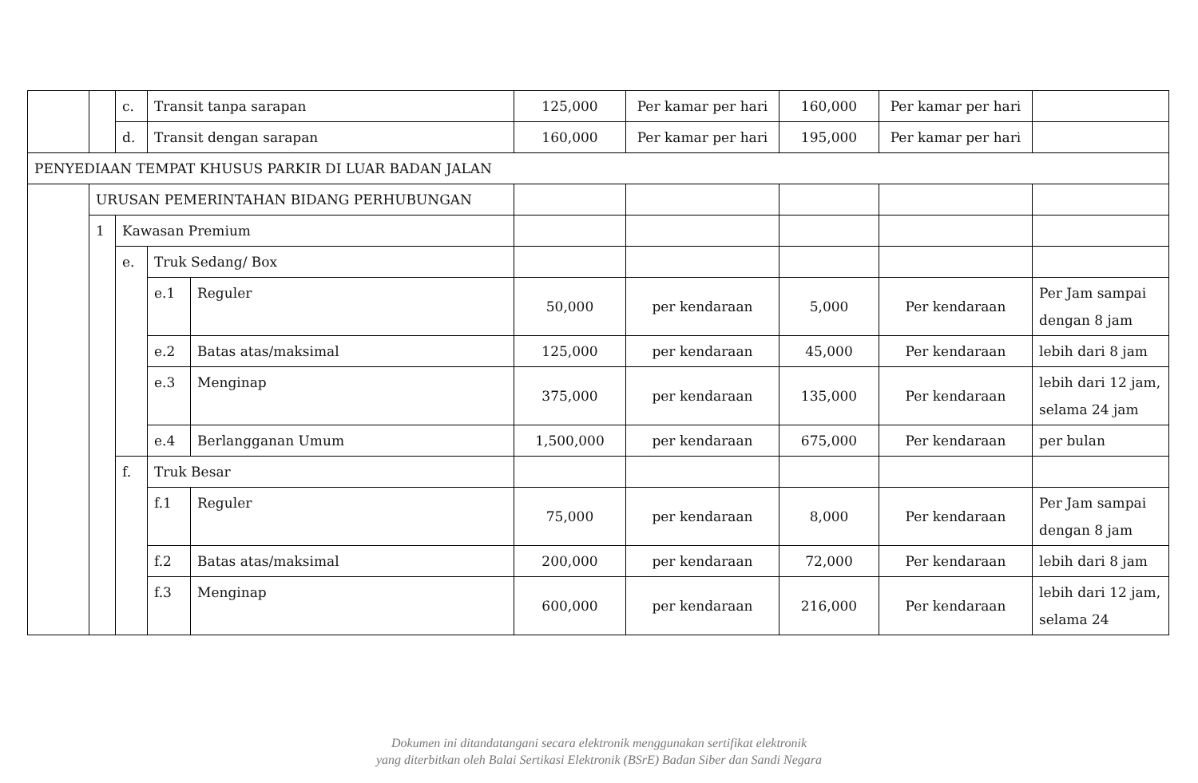| | | c. | Transit tanpa sarapan | | 125,000 | Per kamar per hari | 160,000 | Per kamar per hari | |
| | | d. | Transit dengan sarapan | | 160,000 | Per kamar per hari | 195,000 | Per kamar per hari | |
| PENYEDIAAN TEMPAT KHUSUS PARKIR DI LUAR BADAN JALAN | | | | | | | | | |
| | URUSAN PEMERINTAHAN BIDANG PERHUBUNGAN | | | | | | | | |
| | 1 | Kawasan Premium | | | | | | | |
| | | e. | Truk Sedang/ Box | | | | | | |
| | | | e.1 | Reguler | 50,000 | per kendaraan | 5,000 | Per kendaraan | Per Jam sampai dengan 8 jam |
| | | | e.2 | Batas atas/maksimal | 125,000 | per kendaraan | 45,000 | Per kendaraan | lebih dari 8 jam |
| | | | e.3 | Menginap | 375,000 | per kendaraan | 135,000 | Per kendaraan | lebih dari 12 jam, selama 24 jam |
| | | | e.4 | Berlangganan Umum | 1,500,000 | per kendaraan | 675,000 | Per kendaraan | per bulan |
| | | f. | Truk Besar | | | | | | |
| | | | f.1 | Reguler | 75,000 | per kendaraan | 8,000 | Per kendaraan | Per Jam sampai dengan 8 jam |
| | | | f.2 | Batas atas/maksimal | 200,000 | per kendaraan | 72,000 | Per kendaraan | lebih dari 8 jam |
| | | | f.3 | Menginap | 600,000 | per kendaraan | 216,000 | Per kendaraan | lebih dari 12 jam, selama 24 |
Dokumen ini ditandatangani secara elektronik menggunakan sertifikat elektronik
yang diterbitkan oleh Balai Sertikasi Elektronik (BSrE) Badan Siber dan Sandi Negara